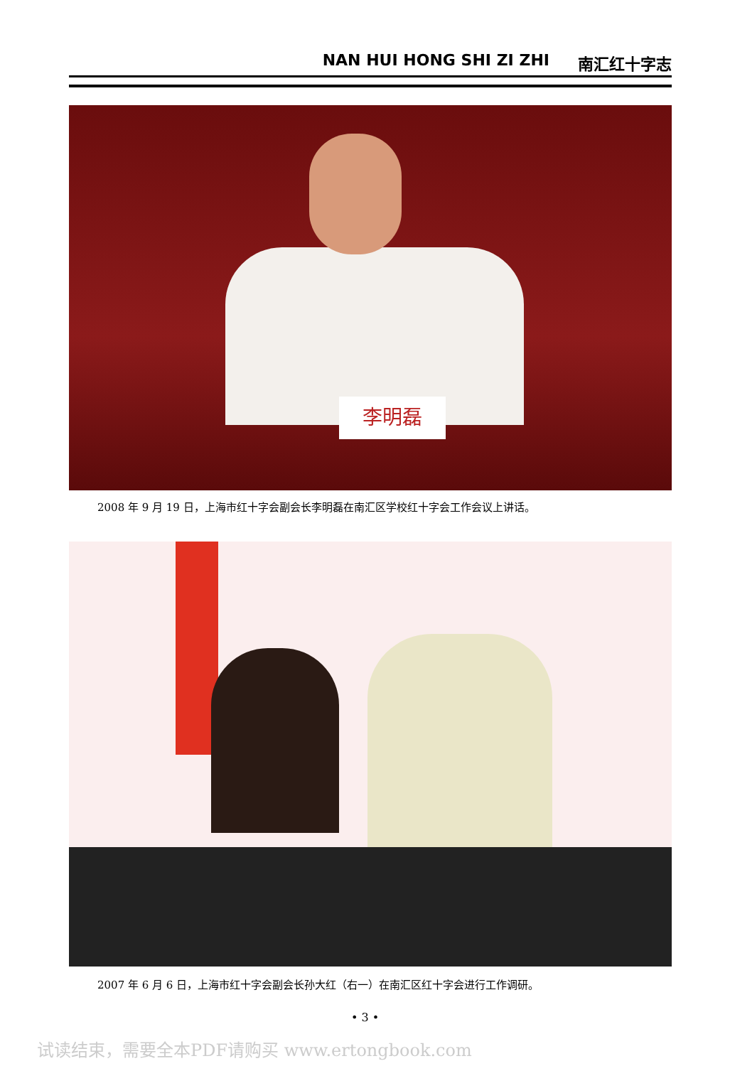NAN HUI HONG SHI ZI ZHI 南汇红十字志
李明磊
2008 年 9 月 19 日，上海市红十字会副会长李明磊在南汇区学校红十字会工作会议上讲话。
2007 年 6 月 6 日，上海市红十字会副会长孙大红（右一）在南汇区红十字会进行工作调研。
• 3 •
试读结束，需要全本PDF请购买 www.ertongbook.com